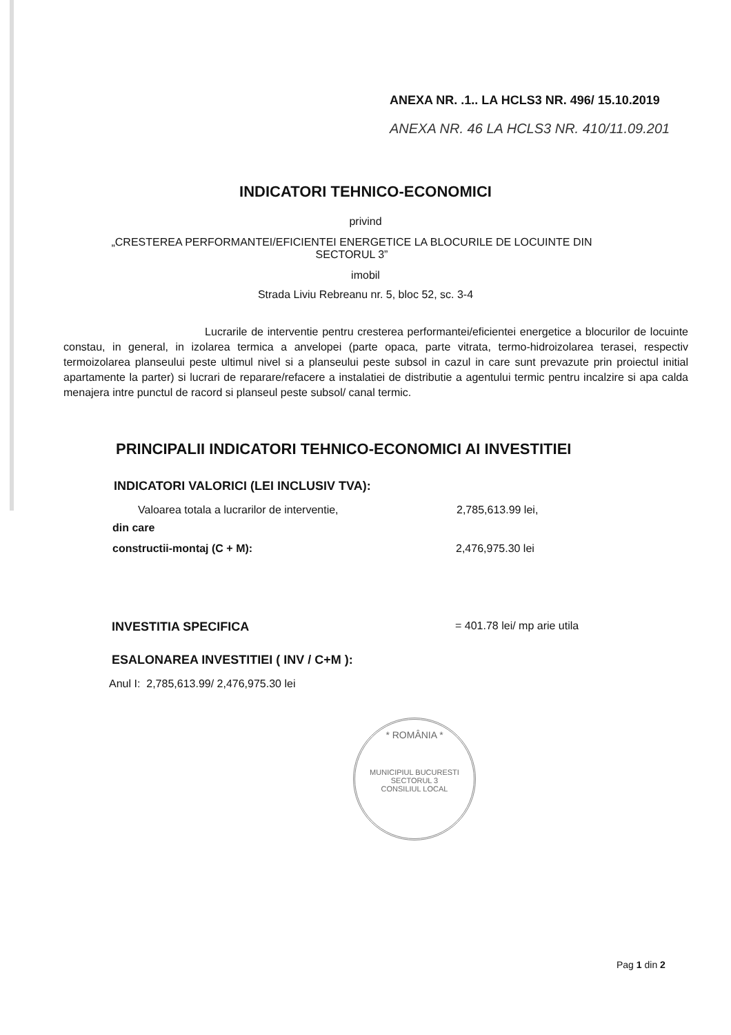ANEXA NR. .1.. LA HCLS3 NR. 496/ 15.10.2019
ANEXA NR. 46 LA HCLS3 NR. 410/11.09.201
INDICATORI TEHNICO-ECONOMICI
privind
„CRESTEREA PERFORMANTEI/EFICIENTEI ENERGETICE LA BLOCURILE DE LOCUINTE DIN
SECTORUL 3”
imobil
Strada Liviu Rebreanu nr. 5, bloc 52, sc. 3-4
Lucrarile de interventie pentru cresterea performantei/eficientei energetice a blocurilor de locuinte constau, in general, in izolarea termica a anvelopei (parte opaca, parte vitrata, termo-hidroizolarea terasei, respectiv termoizolarea planseului peste ultimul nivel si a planseului peste subsol in cazul in care sunt prevazute prin proiectul initial apartamente la parter) si lucrari de reparare/refacere a instalatiei de distributie a agentului termic pentru incalzire si apa calda menajera intre punctul de racord si planseul peste subsol/ canal termic.
PRINCIPALII INDICATORI TEHNICO-ECONOMICI AI INVESTITIEI
INDICATORI VALORICI (LEI INCLUSIV TVA):
Valoarea totala a lucrarilor de interventie, 2,785,613.99 lei,
din care
constructii-montaj (C + M): 2,476,975.30 lei
INVESTITIA SPECIFICA = 401.78 lei/ mp arie utila
ESALONAREA INVESTITIEI ( INV / C+M ):
Anul I: 2,785,613.99/ 2,476,975.30 lei
* ROMÂNIA *
MUNICIPIUL BUCURESTI SECTORUL 3
CONSILIUL LOCAL
Pag 1 din 2